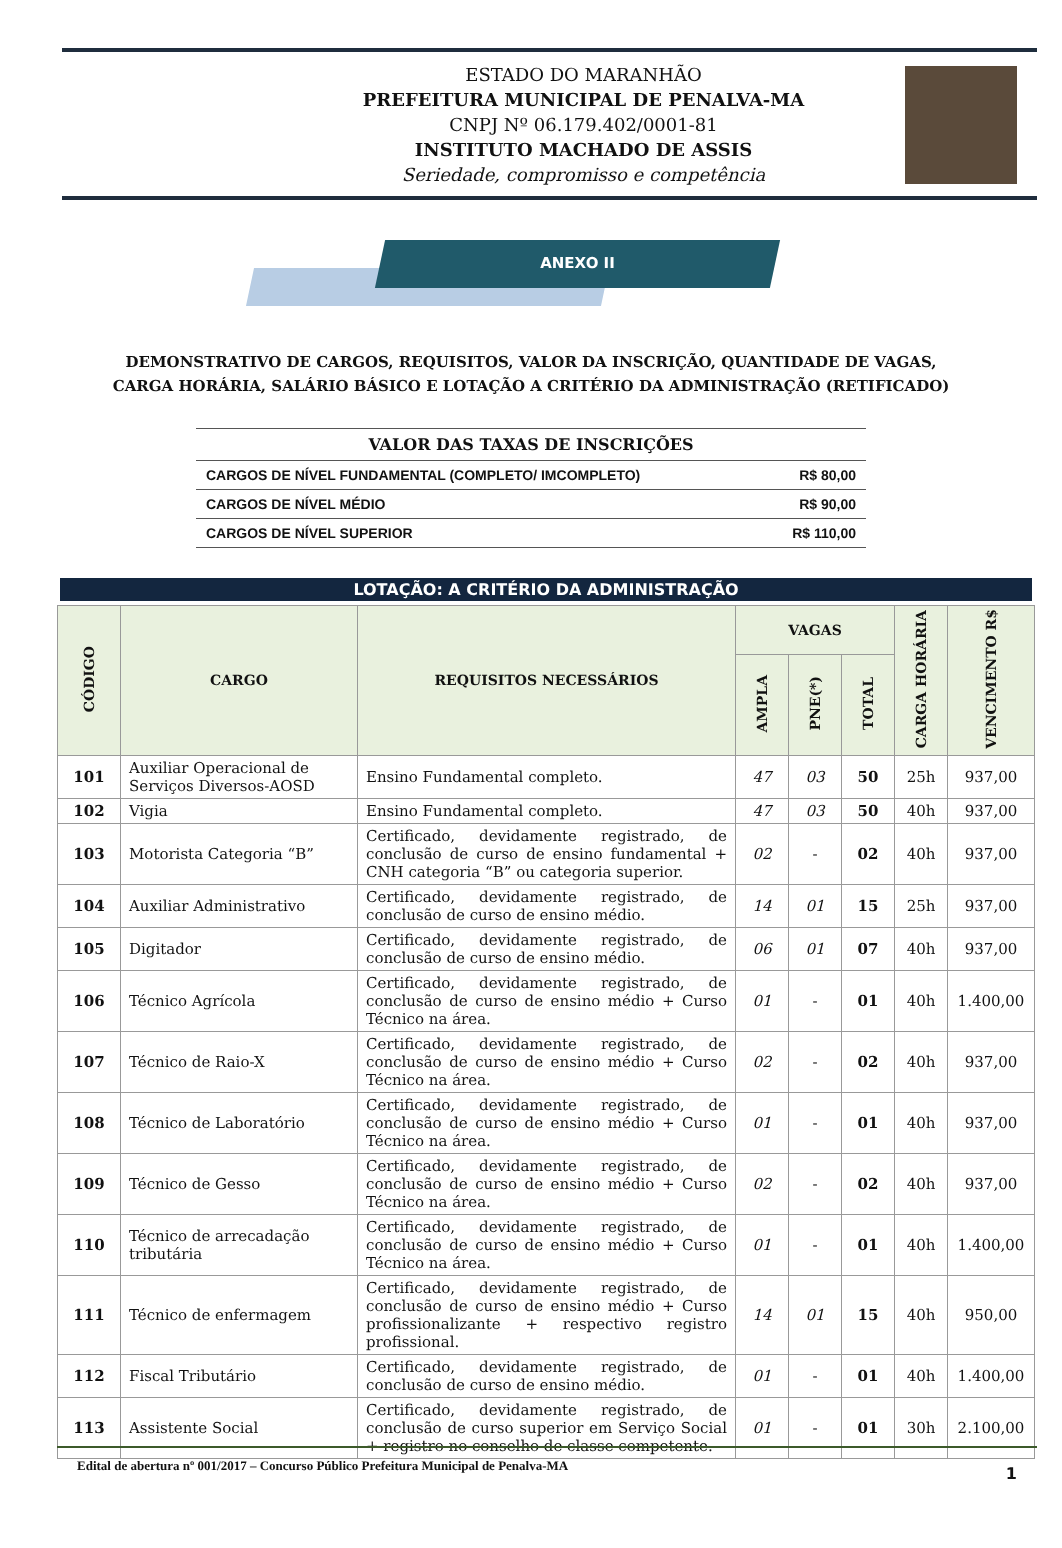ESTADO DO MARANHÃO
PREFEITURA MUNICIPAL DE PENALVA-MA
CNPJ Nº 06.179.402/0001-81
INSTITUTO MACHADO DE ASSIS
Seriedade, compromisso e competência
ANEXO II
DEMONSTRATIVO DE CARGOS, REQUISITOS, VALOR DA INSCRIÇÃO, QUANTIDADE DE VAGAS, CARGA HORÁRIA, SALÁRIO BÁSICO E LOTAÇÃO A CRITÉRIO DA ADMINISTRAÇÃO (RETIFICADO)
| VALOR DAS TAXAS DE INSCRIÇÕES | |
| --- | --- |
| CARGOS DE NÍVEL FUNDAMENTAL (COMPLETO/ IMCOMPLETO) | R$ 80,00 |
| CARGOS DE NÍVEL MÉDIO | R$ 90,00 |
| CARGOS DE NÍVEL SUPERIOR | R$ 110,00 |
LOTAÇÃO: A CRITÉRIO DA ADMINISTRAÇÃO
| CÓDIGO | CARGO | REQUISITOS NECESSÁRIOS | VAGAS | | | CARGA HORÁRIA | VENCIMENTO R$ |
| --- | --- | --- | --- | --- | --- | --- | --- |
| | | | AMPLA | PNE(*) | TOTAL | | |
| 101 | Auxiliar Operacional de Serviços Diversos-AOSD | Ensino Fundamental completo. | 47 | 03 | 50 | 25h | 937,00 |
| 102 | Vigia | Ensino Fundamental completo. | 47 | 03 | 50 | 40h | 937,00 |
| 103 | Motorista Categoria “B” | Certificado, devidamente registrado, de conclusão de curso de ensino fundamental + CNH categoria “B” ou categoria superior. | 02 | - | 02 | 40h | 937,00 |
| 104 | Auxiliar Administrativo | Certificado, devidamente registrado, de conclusão de curso de ensino médio. | 14 | 01 | 15 | 25h | 937,00 |
| 105 | Digitador | Certificado, devidamente registrado, de conclusão de curso de ensino médio. | 06 | 01 | 07 | 40h | 937,00 |
| 106 | Técnico Agrícola | Certificado, devidamente registrado, de conclusão de curso de ensino médio + Curso Técnico na área. | 01 | - | 01 | 40h | 1.400,00 |
| 107 | Técnico de Raio-X | Certificado, devidamente registrado, de conclusão de curso de ensino médio + Curso Técnico na área. | 02 | - | 02 | 40h | 937,00 |
| 108 | Técnico de Laboratório | Certificado, devidamente registrado, de conclusão de curso de ensino médio + Curso Técnico na área. | 01 | - | 01 | 40h | 937,00 |
| 109 | Técnico de Gesso | Certificado, devidamente registrado, de conclusão de curso de ensino médio + Curso Técnico na área. | 02 | - | 02 | 40h | 937,00 |
| 110 | Técnico de arrecadação tributária | Certificado, devidamente registrado, de conclusão de curso de ensino médio + Curso Técnico na área. | 01 | - | 01 | 40h | 1.400,00 |
| 111 | Técnico de enfermagem | Certificado, devidamente registrado, de conclusão de curso de ensino médio + Curso profissionalizante + respectivo registro profissional. | 14 | 01 | 15 | 40h | 950,00 |
| 112 | Fiscal Tributário | Certificado, devidamente registrado, de conclusão de curso de ensino médio. | 01 | - | 01 | 40h | 1.400,00 |
| 113 | Assistente Social | Certificado, devidamente registrado, de conclusão de curso superior em Serviço Social + registro no conselho de classe competente. | 01 | - | 01 | 30h | 2.100,00 |
Edital de abertura nº 001/2017 – Concurso Público Prefeitura Municipal de Penalva-MA 1